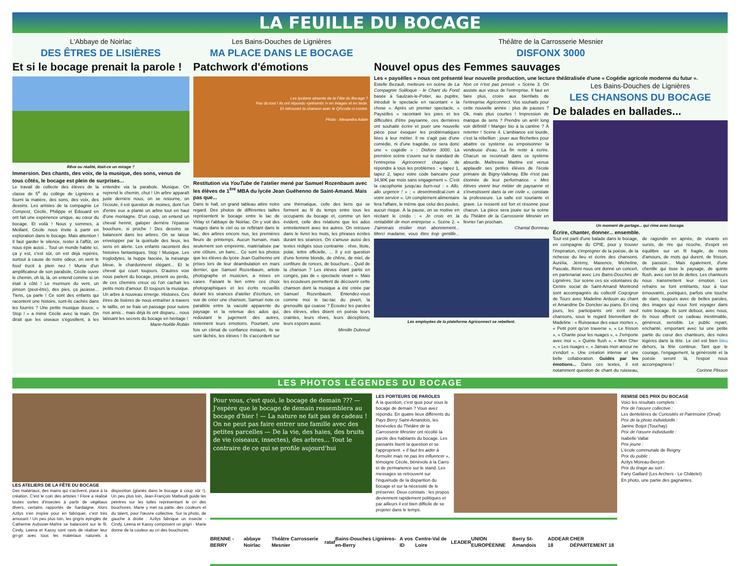LA FEUILLE DU BOCAGE
L'Abbaye de Noirlac
DES ÊTRES DE LISIÈRES
Et si le bocage prenait la parole !
Rêve ou réalité, était-ce un mirage ?
Immersion. Des chants, des voix, de la musique, des sons, venus de tous côtés, le bocage est plein de surprises...
Le travail de collecte des élèves de la classe de 5<sup>e</sup> du collège de Lignières a fourni la matière, des sons, des voix, des dessins. Les artistes de la compagnie Le Compost, Cécile, Philippe et Édouard en ont fait une expérience unique, au cœur du bocage. Et voilà ! Nous y sommes, à Meillant. Cécile nous invite à partir en exploration dans le bocage. Mais attention ! Il faut garder le silence, rester à l'affût, on nous épie aussi... Tout un monde habite ici, ça y est, c'est sûr, on est déjà repérés, surtout à cause de notre odeur, on sent le food truck à plein nez ! Munie d'un amplificateur de son parabole, Cécile ouvre le chemin, oh là, là, on entend comme si on était à côté ! Le murmure du vent, un pinson (peut-être), des pies, ça jacasse... Tiens, ça parle ! Ce sont des enfants qui racontent une histoire, sont-ils cachés dans les fourrés ? Une petite musique douce. « Stop ! » a mimé Cécile avec la main. On dirait que les oiseaux s'égosillent, à les entendre via la parabole. Musique. On reprend le chemin, chut ! Un arbre apparaît juste derrière nous, on se retourne, on l'écoute, il est question de moines, dont l'un d'entre eux a planté un arbre tout en haut d'une montagne. D'un coup, on entend un cheval hennir, galoper derrière l'épaisse bouchure, si proche ! Des dessins se balancent dans les arbres. On se laisse envelopper par la quiétude des lieux, les sens en alerte. Les enfants racontent des histoires fantastiques. Stop ! Musique. Les troglodytes, la huppe fasciée, la mésange bleue, le chardonneret élégant... Et le cheval qui court toujours. D'autres voix nous parlent du bocage, présent ou perdu, de ces chemins creux où l'on cachait les petits mots d'amour. Et toujours la musique. Un arbre à nouveau émerge. Histoires. Ces êtres de lisières de nous entraîner à travers le taillis, on se fraie un passage pour suivre nos amis... mais déjà ils ont disparu... nous laissant les secrets du bocage en héritage !
Marie-Noëlle Roblin
Les Bains-Douches de Lignières
MA PLACE DANS LE BOCAGE
Patchwork d'émotions
Les lycéens absents de la Fête du Bocage ?
Pas du tout ! Ils ont répondu «présents !» en images et en texte.
Et retrouvez la chanson avec le QRcode ci-contre.
Photo : Alexandra Adam
Restitution via YouTube de l'atelier mené par Samuel Rozenbaum avec les élèves de 1<sup>ère</sup> MBA du lycée Jean Guéhenno de Saint-Amand. Mais pas que...
Dans le hall, un grand tableau attire notre regard. Des photos de différentes tailles représentent le bocage entre le lac de Virlay et l'abbaye de Noirlac. On y voit des nuages dans le ciel ou se reflétant dans le lac, des arbres encore nus, les premières fleurs de printemps. Aucun humain, mais seulement son empreinte, matérialisée par une clôture, un banc... Ce sont les photos que les élèves du lycée Jean Guéhenno ont prises lors de leur déambulation en mars dernier, que Samuel Rozenbaum, artiste photographe et musicien, a mises en cases. Faisant le lien entre ces choix photographiques et les écrits recueillis durant les séances d'atelier d'écriture, en vue de créer une chanson, Samuel note ce parallèle entre la vacuité apparente du paysage et la retenue des ados qui, redoutant le jugement des autres, retiennent leurs émotions. Pourtant, une fois un climat de confiance instauré, ils se sont lâchés, les élèves ! Ils s'accordent sur une thématique, celle des liens qui se forment au fil du temps entre tous les occupants du bocage et, comme un lien évident, celle des relations que les ados entretiennent avec les autres. On retrouve dans le livret les mots, les phrases écrites durant les séances. On s'amuse aussi des textes rédigés sous contrainte : rêve, litote, polar, lettre officielle, ... Il y est question d'une femme blonde, de chêne, de miel, de confiture de ronces, de bouchure... Quid de la chanson ? Les élèves étant partis en congés, pas de « spectacle vivant ». Mais les écouteurs permettent de découvrir cette chanson dont la musique a été créée par Samuel Rozenbaum. Entendez-vous comme moi le tac-tac du pivert, la grenouille qui coasse ? Écoutez les paroles des élèves, elles disent en poésie leurs craintes, leurs rêves, leurs déceptions, leurs espoirs aussi.
Mireille Dubreuil
Théâtre de la Carrosserie Mesnier
DISFONX 3000
Nouvel opus des Femmes sauvages
Les « paysèlles » nous ont présenté leur nouvelle production, une lecture théâtralisée d'une « Cogédie agricole moderne du futur ».
Estelle Bezault, metteure en scène de La Compagnie Soliloque - le Chant du Fond basée à Saulzais-le-Potier, au pupitre, introduit le spectacle en racontant « la chose ». Après un premier spectacle, « Paysèlles » racontant les joies et les difficultés d'être paysanne, ces dernières ont souhaité écrire et jouer une nouvelle pièce pour évoquer les problématiques liées à leur métier. Il ne s'agit pas d'une comédie, ni d'une tragédie, ce sera donc une « cogédie » : Disfonx 3000. La première scène s'ouvre sur le standard de l'entreprise Agriconnect chargée de répondre à tous les problèmes : « tapez 1, tapez 2, tapez votre code bancaire pour 34,90€ par mois sans engagement ». C'est la cacophonie jusqu'au burn-out : « Allo, allo urgence ! » ; « desertmedical.com à votre service ». Un complément alimentaire fera l'affaire, le même que celui des poules, aucun risque. À la pause, on se motive en récitant le crédo : « Je crois en la rentabilité de mon entreprise ». Scène 2. « J'aimerais résilier mon abonnement... Merci madame, vous êtes trop gentille... Non ce n'est pas pressé. » Scène 3. On assiste aux vœux de l'entreprise. Il faut en faire plus, croire aux bienfaits de l'entreprise Agriconnect. Vos souhaits pour cette nouvelle année : plus de pauses ? Ok, mais plus courtes ! Impression de manque de sens ? Prendre un arrêt long voir définitif ! Manger bio à la cantine ? À retenter ! Scène 4. L'ambiance est lourde, c'est la rébellion : jouer aux fléchettes pour abattre ce système ou empoisonner la vendeuse d'eau. La fin reste à écrire. Chacun se reconnaît dans ce système absurde. Maîtresse Martine est venue applaudir ses petites élèves de l'école primaire de Bigny-Vallenay. Elle n'est pas étonnée de leur performance. « Mes élèves vivent leur métier de paysanne et s'investissent dans la vie civile », constate la professeure. La salle est souriante et grave. Le ressenti est fort et résonne pour chacun. La pièce sera jouée sur la scène du Théâtre de la Carrosserie Mesnier en février l'an prochain.
Chantal Bonneau
Les employées de la plateforme Agriconnect se rebellent.
Les Bains-Douches de Lignières
LES CHANSONS DU BOCAGE
De balades en ballades...
Un moment de partage... qui rime avec bocage.
Écrire, chanter, donner... ensemble.
Tout est parti d'une balade dans le bocage, en compagnie du CPIE, pour y trouver l'inspiration, s'imprégner de la poésie, de la richesse du lieu et écrire des chansons. Aurélia, Jérémy, Maxence, Micheline, Pascale, Rémi nous ont donné un concert, en partenariat avec Les Bains-Douches de Lignières. Sur scène ces six volontaires du Centre social de Saint-Amand Montrond sont accompagnés du collectif Coqcigrue de Tours avec Madeline Ardouin au chant et Amandine De Doncker au piano. En cinq jours, les participants ont écrit neuf chansons, sous le regard bienveillant de Madeline : « Ruisseaux des eaux mortes », « Petit pont qu'on traverse », « Le frisson », « Chante pour les nuages », « J'emporte avec moi », « Quinte flush », « Mon Cher », « Les nuages », « Jamais mon amour ne s'endort ». Une création intense et une belle collaboration. Guidés par les émotions... Dans ces textes, il est notamment question de chant du ruisseau, de ragondin en apnée, de vivants en sursis, de rire qui ricoche, d'esprit en équilibre sur un fil fragile, de mots d'amours, de mots qui durent, de frisson, de passion... Mais également, d'une chenille qui tisse le paysage, de quinte flush, avec son lot de dettes. Les chanteurs nous transmettent leur émotion. Les refrains se font entêtants, tour à tour émouvants, poétiques, parfois une touche de slam, toujours avec de belles paroles, des images qui nous font voyager dans notre bocage. Ils sont debout, avec nous, ils nous offrent ce cadeau inestimable, généreux, sensible. Le public repart, enchanté, emportant avec lui une petite partie du cœur des chanteurs, des notes légères dans la tête. Le ciel est bien bleu dehors, la fête continue. Tant que le courage, l'engagement, la générosité et la poésie seront là, l'espoir nous accompagnera !
Corinne Plisson
LES PHOTOS LÉGENDES DU BOCAGE
LES ATELIERS DE LA FÊTE DU BOCAGE
Des matériaux, des mains qui s'activent, place à la création. C'est le coin des artistes ! Flore a réalisé toutes sortes d'insectes à partir de végétaux divers, certains rapportés de Sardaigne. Alors Azilys s'en inspire pour en fabriquer, c'est très amusant ! Un peu plus loin, les grigris épinglés de Catherine Autissier-Maître se balancent sur le fil. Cindy, Leena et Kassy sont ravis de réaliser leur gri-gri avec tous les matériaux naturels à disposition (glanés dans le bocage à coup sûr !). Un peu plus loin, Jean-François Matteudi guide les peintres sur les toiles représentant le cri des bouchures. Marie y met sa patte, des couleurs et du talent, pour l'œuvre collective. Sur la photo, de gauche à droite : Azilys fabrique un insecte - Cindy, Leena et Kassy composent un grigri - Marie donne de la couleur au cri des bouchures.
Pour vous, c'est quoi, le bocage de demain ??? — J'espère que le bocage de demain ressemblera au bocage d'hier ! — La nature ne fait pas de cadeau ! On ne peut pas faire entrer une famille avec des petites parcelles — De la vie, des haies, des bruits de vie (oiseaux, insectes), des arbres... Tout le contraire de ce qui se profile aujourd'hui
LES PORTEURS DE PAROLES
À la question, c'est quoi pour vous le bocage de demain ? Vous avez répondu. En quatre lieux différents du Pays Berry Saint-Amandois, les bénévoles du Théâtre de la Carrosserie Mesnier ont récolté la parole des habitants du bocage. Les passants lisent la question et se l'approprient. « Il faut les aider à formuler mais ne pas les influencer », témoigne Cécile, bénévole à la Carro et de permanence sur le stand. Les messages se retrouvent sur l'inquiétude de la disparition du bocage et sur la nécessité de le préserver. Deux constats : les propos deviennent rapidement politiques et par ailleurs il est bien difficile de se projeter dans le temps.
BRENNE - BERRY abbaye Noirlac Théâtre Carrosserie Mesnier rataf Bains-Douches Lignières-en-Berry A vos ID Centre-Val de Loire LEADER UNION EUROPÉENNE Berry St-Amandois ADDEAR 18 CHER DÉPARTEMENT 18
REMISE DES PRIX DU BOCAGE
Voici les résultats complets :
Prix de l'œuvre collective :
Les dentelières de Curiosités et Patrimoine (Orval)
Prix de la photo individuelle :
Janine Boijot (Touchay)
Prix de l'œuvre individuelle :
Isabelle Vallat
Prix jeune :
L'école communale de Reigny
Prix du public :
Azilys Moreau-Berçon
Prix du tirage au sort :
Fany Gaillard (Les Archers - Le Châtelet)
En photo, une partie des gagnantes.